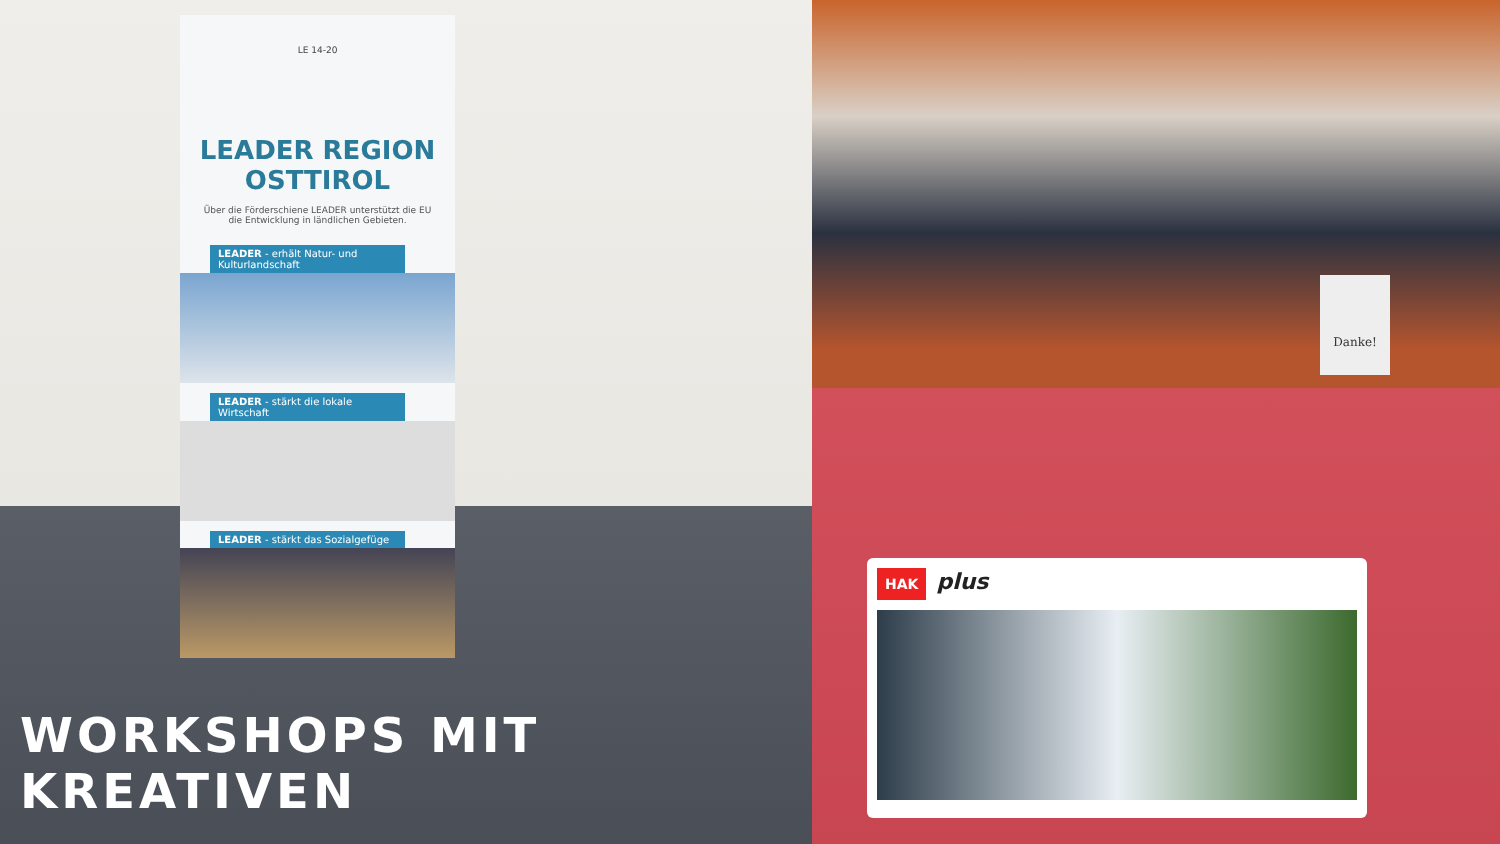LE 14-20
LEADER REGION OSTTIROL
Über die Förderschiene LEADER unterstützt die EU die Entwicklung in ländlichen Gebieten.
LEADER - erhält Natur- und Kulturlandschaft
LEADER - stärkt die lokale Wirtschaft
LEADER - stärkt das Sozialgefüge
WORKSHOPS MIT KREATIVEN
Danke!
HAK plus